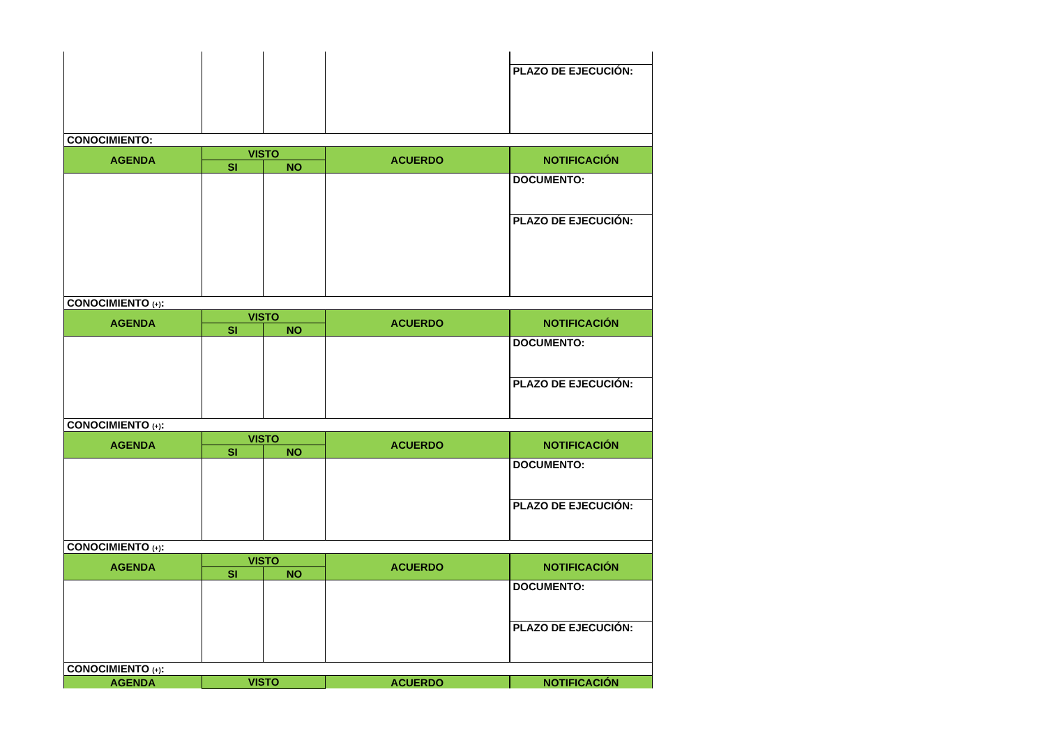| | | | | PLAZO DE EJECUCIÓN: |
| CONOCIMIENTO: | | | | |
| AGENDA | VISTO | | ACUERDO | NOTIFICACIÓN |
| | SI | NO | | |
| | | | | DOCUMENTO: |
| | | | | PLAZO DE EJECUCIÓN: |
| CONOCIMIENTO (+) : | | | | |
| AGENDA | VISTO | | ACUERDO | NOTIFICACIÓN |
| | SI | NO | | |
| | | | | DOCUMENTO: |
| | | | | PLAZO DE EJECUCIÓN: |
| CONOCIMIENTO (+) : | | | | |
| AGENDA | VISTO | | ACUERDO | NOTIFICACIÓN |
| | SI | NO | | |
| | | | | DOCUMENTO: |
| | | | | PLAZO DE EJECUCIÓN: |
| CONOCIMIENTO (+) : | | | | |
| AGENDA | VISTO | | ACUERDO | NOTIFICACIÓN |
| | SI | NO | | |
| | | | | DOCUMENTO: |
| | | | | PLAZO DE EJECUCIÓN: |
| CONOCIMIENTO (+) : | | | | |
| AGENDA | VISTO | | ACUERDO | NOTIFICACIÓN |